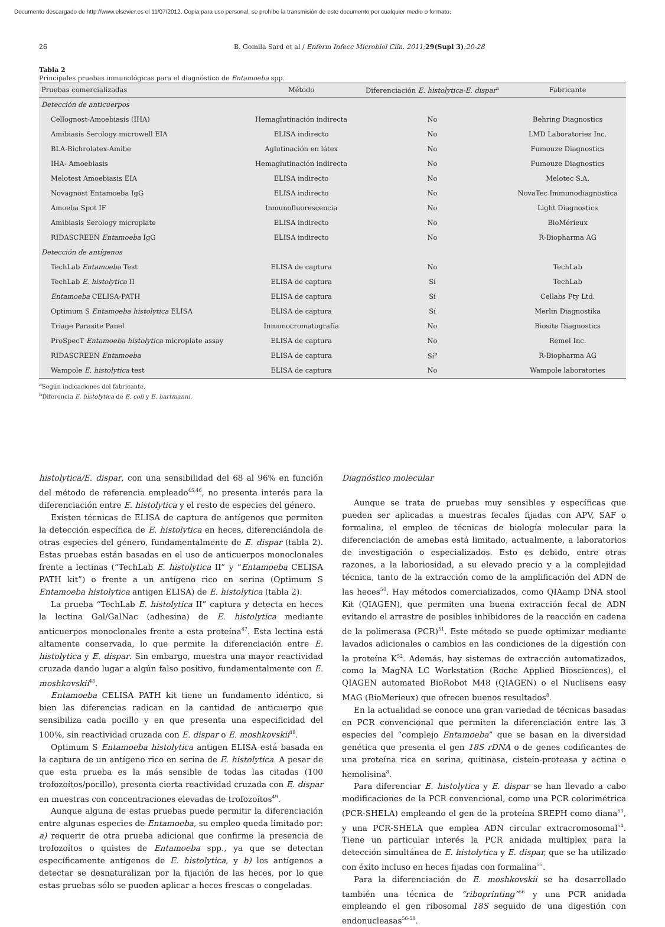Documento descargado de http://www.elsevier.es el 11/07/2012. Copia para uso personal, se prohíbe la transmisión de este documento por cualquier medio o formato.
26 B. Gomila Sard et al / Enferm Infecc Microbiol Clin. 2011; 29(Supl 3):20-28
Tabla 2
Principales pruebas inmunológicas para el diagnóstico de Entamoeba spp.
| Pruebas comercializadas | Método | Diferenciación E. histolytica-E. dispar<sup>a</sup> | Fabricante |
| --- | --- | --- | --- |
| Detección de anticuerpos | | | |
| Cellognost-Amoebiasis (IHA) | Hemaglutinación indirecta | No | Behring Diagnostics |
| Amibiasis Serology microwell EIA | ELISA indirecto | No | LMD Laboratories Inc. |
| BLA-Bichrolatex-Amibe | Aglutinación en látex | No | Fumouze Diagnostics |
| IHA- Amoebiasis | Hemaglutinación indirecta | No | Fumouze Diagnostics |
| Melotest Amoebiasis EIA | ELISA indirecto | No | Melotec S.A. |
| Novagnost Entamoeba IgG | ELISA indirecto | No | NovaTec Immunodiagnostica |
| Amoeba Spot IF | Inmunofluorescencia | No | Light Diagnostics |
| Amibiasis Serology microplate | ELISA indirecto | No | BioMérieux |
| RIDASCREEN Entamoeba IgG | ELISA indirecto | No | R-Biopharma AG |
| Detección de antígenos | | | |
| TechLab Entamoeba Test | ELISA de captura | No | TechLab |
| TechLab E. histolytica II | ELISA de captura | Sí | TechLab |
| Entamoeba CELISA-PATH | ELISA de captura | Sí | Cellabs Pty Ltd. |
| Optimum S Entamoeba histolytica ELISA | ELISA de captura | Sí | Merlin Diagnostika |
| Triage Parasite Panel | Inmunocromatografía | No | Biosite Diagnostics |
| ProSpecT Entamoeba histolytica microplate assay | ELISA de captura | No | Remel Inc. |
| RIDASCREEN Entamoeba | ELISA de captura | Sí<sup>b</sup> | R-Biopharma AG |
| Wampole E. histolytica test | ELISA de captura | No | Wampole laboratories |
<sup>a</sup> Según indicaciones del fabricante.
<sup>b</sup> Diferencia E. histolytica de E. coli y E. hartmanni.
histolytica/E. dispar, con una sensibilidad del 68 al 96% en función del método de referencia empleado<sup>45,46</sup>, no presenta interés para la diferenciación entre E. histolytica y el resto de especies del género.
Existen técnicas de ELISA de captura de antígenos que permiten la detección específica de E. histolytica en heces, diferenciándola de otras especies del género, fundamentalmente de E. dispar (tabla 2). Estas pruebas están basadas en el uso de anticuerpos monoclonales frente a lectinas (“TechLab E. histolytica II” y “Entamoeba CELISA PATH kit”) o frente a un antígeno rico en serina (Optimum S Entamoeba histolytica antigen ELISA) de E. histolytica (tabla 2).
La prueba “TechLab E. histolytica II” captura y detecta en heces la lectina Gal/GalNac (adhesina) de E. histolytica mediante anticuerpos monoclonales frente a esta proteína<sup>47</sup>. Esta lectina está altamente conservada, lo que permite la diferenciación entre E. histolytica y E. dispar. Sin embargo, muestra una mayor reactividad cruzada dando lugar a algún falso positivo, fundamentalmente con E. moshkovskii<sup>48</sup>.
Entamoeba CELISA PATH kit tiene un fundamento idéntico, si bien las diferencias radican en la cantidad de anticuerpo que sensibiliza cada pocillo y en que presenta una especificidad del 100%, sin reactividad cruzada con E. dispar o E. moshkovskii<sup>48</sup>.
Optimum S Entamoeba histolytica antigen ELISA está basada en la captura de un antígeno rico en serina de E. histolytica. A pesar de que esta prueba es la más sensible de todas las citadas (100 trofozoítos/pocillo), presenta cierta reactividad cruzada con E. dispar en muestras con concentraciones elevadas de trofozoítos<sup>49</sup>.
Aunque alguna de estas pruebas puede permitir la diferenciación entre algunas especies de Entamoeba, su empleo queda limitado por: a) requerir de otra prueba adicional que confirme la presencia de trofozoítos o quistes de Entamoeba spp., ya que se detectan específicamente antígenos de E. histolytica, y b) los antígenos a detectar se desnaturalizan por la fijación de las heces, por lo que estas pruebas sólo se pueden aplicar a heces frescas o congeladas.
Diagnóstico molecular
Aunque se trata de pruebas muy sensibles y específicas que pueden ser aplicadas a muestras fecales fijadas con APV, SAF o formalina, el empleo de técnicas de biología molecular para la diferenciación de amebas está limitado, actualmente, a laboratorios de investigación o especializados. Esto es debido, entre otras razones, a la laboriosidad, a su elevado precio y a la complejidad técnica, tanto de la extracción como de la amplificación del ADN de las heces<sup>50</sup>. Hay métodos comercializados, como QIAamp DNA stool Kit (QIAGEN), que permiten una buena extracción fecal de ADN evitando el arrastre de posibles inhibidores de la reacción en cadena de la polimerasa (PCR)<sup>51</sup>. Este método se puede optimizar mediante lavados adicionales o cambios en las condiciones de la digestión con la proteína K<sup>52</sup>. Además, hay sistemas de extracción automatizados, como la MagNA LC Workstation (Roche Applied Biosciences), el QIAGEN automated BioRobot M48 (QIAGEN) o el Nuclisens easy MAG (BioMerieux) que ofrecen buenos resultados<sup>8</sup>.
En la actualidad se conoce una gran variedad de técnicas basadas en PCR convencional que permiten la diferenciación entre las 3 especies del “complejo Entamoeba” que se basan en la diversidad genética que presenta el gen 18S rDNA o de genes codificantes de una proteína rica en serina, quitinasa, cisteín-proteasa y actina o hemolisina<sup>8</sup>.
Para diferenciar E. histolytica y E. dispar se han llevado a cabo modificaciones de la PCR convencional, como una PCR colorimétrica (PCR-SHELA) empleando el gen de la proteína SREPH como diana<sup>53</sup>, y una PCR-SHELA que emplea ADN circular extracromosomal<sup>54</sup>. Tiene un particular interés la PCR anidada multiplex para la detección simultánea de E. histolytica y E. dispar, que se ha utilizado con éxito incluso en heces fijadas con formalina<sup>55</sup>.
Para la diferenciación de E. moshkovskii se ha desarrollado también una técnica de “riboprinting”<sup>56</sup> y una PCR anidada empleando el gen ribosomal 18S seguido de una digestión con endonucleasas<sup>56-58</sup>.